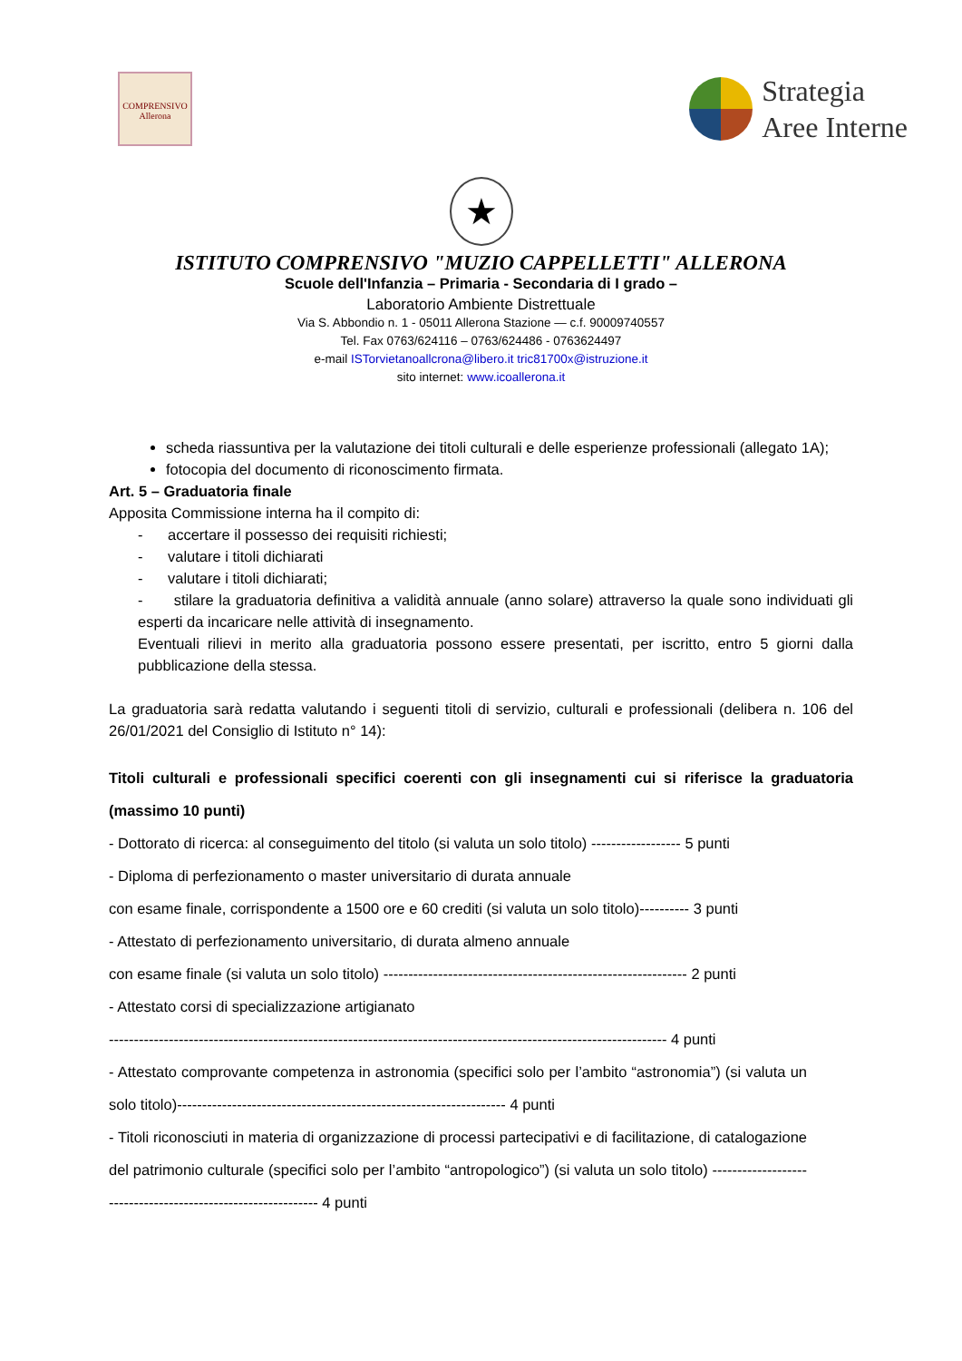COMPRENSIVO
Allerona
Strategia
Aree Interne
★
ISTITUTO COMPRENSIVO "MUZIO CAPPELLETTI" ALLERONA
Scuole dell'Infanzia – Primaria - Secondaria di I grado –
Laboratorio Ambiente Distrettuale
Via S. Abbondio n. 1 - 05011 Allerona Stazione — c.f. 90009740557
Tel. Fax 0763/624116 – 0763/624486 - 0763624497
e-mail ISTorvietanoallcrona@libero.it tric81700x@istruzione.it
sito internet: www.icoallerona.it
scheda riassuntiva per la valutazione dei titoli culturali e delle esperienze professionali (allegato 1A);
fotocopia del documento di riconoscimento firmata.
Art. 5 – Graduatoria finale
Apposita Commissione interna ha il compito di:
- accertare il possesso dei requisiti richiesti;
- valutare i titoli dichiarati
- valutare i titoli dichiarati;
- stilare la graduatoria definitiva a validità annuale (anno solare) attraverso la quale sono individuati gli esperti da incaricare nelle attività di insegnamento.
Eventuali rilievi in merito alla graduatoria possono essere presentati, per iscritto, entro 5 giorni dalla pubblicazione della stessa.
La graduatoria sarà redatta valutando i seguenti titoli di servizio, culturali e professionali (delibera n. 106 del 26/01/2021 del Consiglio di Istituto n° 14):
Titoli culturali e professionali specifici coerenti con gli insegnamenti cui si riferisce la graduatoria (massimo 10 punti)
- Dottorato di ricerca: al conseguimento del titolo (si valuta un solo titolo) ------------------ 5 punti
- Diploma di perfezionamento o master universitario di durata annuale
con esame finale, corrispondente a 1500 ore e 60 crediti (si valuta un solo titolo)---------- 3 punti
- Attestato di perfezionamento universitario, di durata almeno annuale
con esame finale (si valuta un solo titolo) ------------------------------------------------------------- 2 punti
- Attestato corsi di specializzazione artigianato
---------------------------------------------------------------------------------------------------------------- 4 punti
- Attestato comprovante competenza in astronomia (specifici solo per l’ambito “astronomia”) (si valuta un solo titolo)------------------------------------------------------------------ 4 punti
- Titoli riconosciuti in materia di organizzazione di processi partecipativi e di facilitazione, di catalogazione del patrimonio culturale (specifici solo per l’ambito “antropologico”) (si valuta un solo titolo) ------------------------------------------------------------- 4 punti